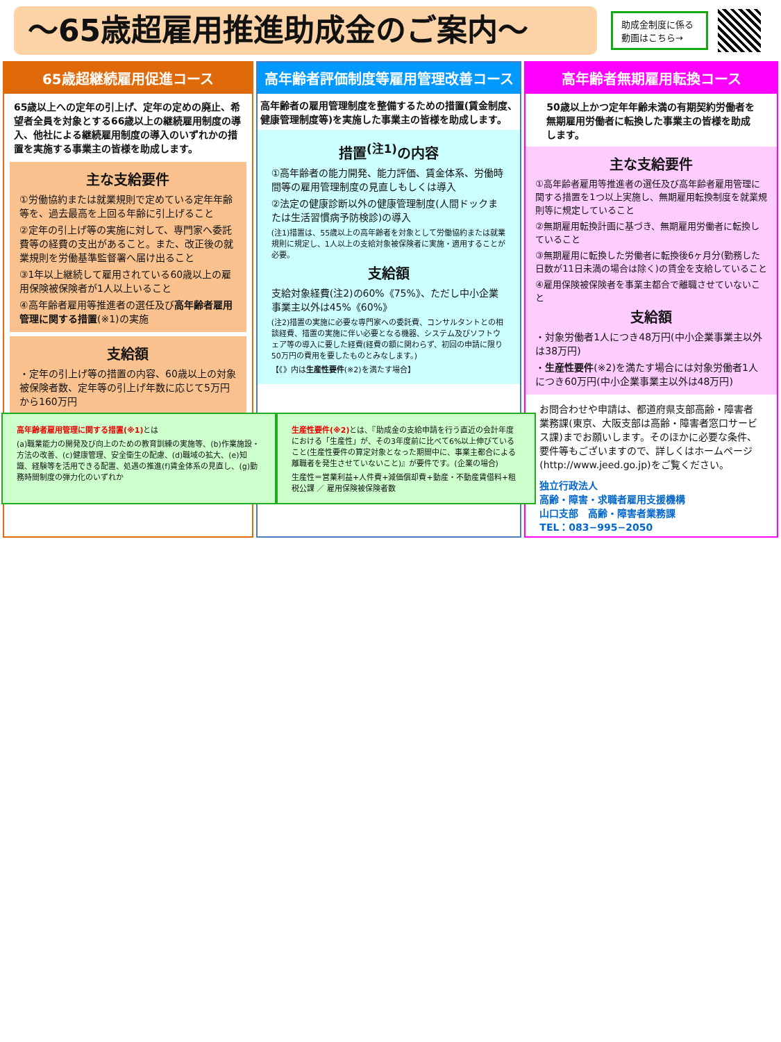～65歳超雇用推進助成金のご案内～
助成金制度に係る動画はこちら→
65歳超継続雇用促進コース
65歳以上への定年の引上げ、定年の定めの廃止、希望者全員を対象とする66歳以上の継続雇用制度の導入、他社による継続雇用制度の導入のいずれかの措置を実施する事業主の皆様を助成します。
主な支給要件
①労働協約または就業規則で定めている定年年齢等を、過去最高を上回る年齢に引上げること
②定年の引上げ等の実施に対して、専門家へ委託費等の経費の支出があること。また、改正後の就業規則を労働基準監督署へ届け出ること
③1年以上継続して雇用されている60歳以上の雇用保険被保険者が1人以上いること
④高年齢者雇用等推進者の選任及び高年齢者雇用管理に関する措置(※1)の実施
支給額
・定年の引上げ等の措置の内容、60歳以上の対象被保険者数、定年等の引上げ年数に応じて5万円から160万円
高年齢者評価制度等雇用管理改善コース
高年齢者の雇用管理制度を整備するための措置(賃金制度、健康管理制度等)を実施した事業主の皆様を助成します。
措置<sup>(注1)</sup>の内容
①高年齢者の能力開発、能力評価、賃金体系、労働時間等の雇用管理制度の見直しもしくは導入
②法定の健康診断以外の健康管理制度(人間ドックまたは生活習慣病予防検診)の導入
(注1)措置は、55歳以上の高年齢者を対象として労働協約または就業規則に規定し、1人以上の支給対象被保険者に実施・適用することが必要。
支給額
支給対象経費(注2)の60%《75%》、ただし中小企業事業主以外は45%《60%》
(注2)措置の実施に必要な専門家への委託費、コンサルタントとの相談経費、措置の実施に伴い必要となる機器、システム及びソフトウェア等の導入に要した経費(経費の額に関わらず、初回の申請に限り50万円の費用を要したものとみなします。)
【《》内は生産性要件(※2)を満たす場合】
高年齢者無期雇用転換コース
50歳以上かつ定年年齢未満の有期契約労働者を無期雇用労働者に転換した事業主の皆様を助成します。
主な支給要件
①高年齢者雇用等推進者の選任及び高年齢者雇用管理に関する措置を1つ以上実施し、無期雇用転換制度を就業規則等に規定していること
②無期雇用転換計画に基づき、無期雇用労働者に転換していること
③無期雇用に転換した労働者に転換後6ヶ月分(勤務した日数が11日未満の場合は除く)の賃金を支給していること
④雇用保険被保険者を事業主都合で離職させていないこと
支給額
・対象労働者1人につき48万円(中小企業事業主以外は38万円)
・生産性要件(※2)を満たす場合には対象労働者1人につき60万円(中小企業事業主以外は48万円)
お問合わせや申請は、都道府県支部高齢・障害者業務課(東京、大阪支部は高齢・障害者窓口サービス課)までお願いします。そのほかに必要な条件、要件等もございますので、詳しくはホームページ(http://www.jeed.go.jp)をご覧ください。
独立行政法人
高齢・障害・求職者雇用支援機構
山口支部　高齢・障害者業務課
TEL：083−995−2050
高年齢者雇用管理に関する措置(※1) とは
(a)職業能力の開発及び向上のための教育訓練の実施等、(b)作業施設・方法の改善、(c)健康管理、安全衛生の配慮、(d)職域の拡大、(e)知識、経験等を活用できる配置、処遇の推進(f)賃金体系の見直し、(g)勤務時間制度の弾力化のいずれか
生産性要件(※2) とは、『助成金の支給申請を行う直近の会計年度における「生産性」が、その3年度前に比べて6%以上伸びていること(生産性要件の算定対象となった期間中に、事業主都合による離職者を発生させていないこと)』が要件です。(企業の場合)
生産性＝営業利益+人件費+減価償却費+動産・不動産賃借料+租税公課 ／ 雇用保険被保険者数